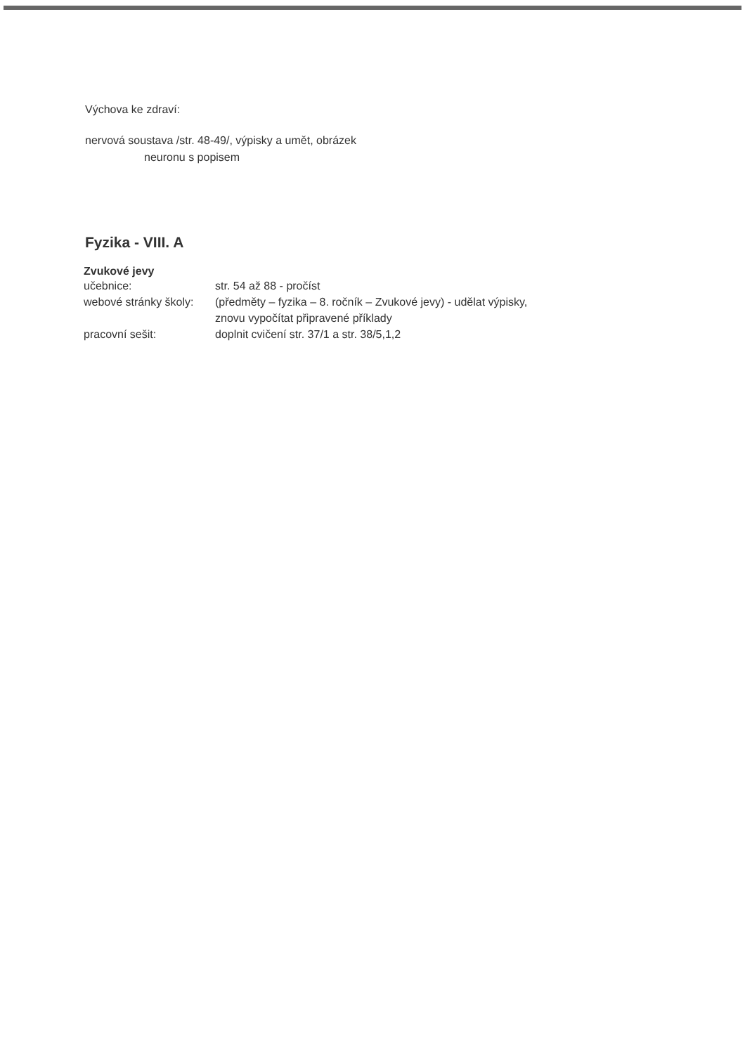Výchova ke zdraví:
nervová soustava /str. 48-49/, výpisky a umět, obrázek
neuronu s popisem
Fyzika - VIII. A
Zvukové jevy
| učebnice: | str. 54 až 88 - pročíst |
| webové stránky školy: | (předměty – fyzika – 8. ročník – Zvukové jevy) - udělat výpisky, znovu vypočítat připravené příklady |
| pracovní sešit: | doplnit cvičení str. 37/1 a str. 38/5,1,2 |